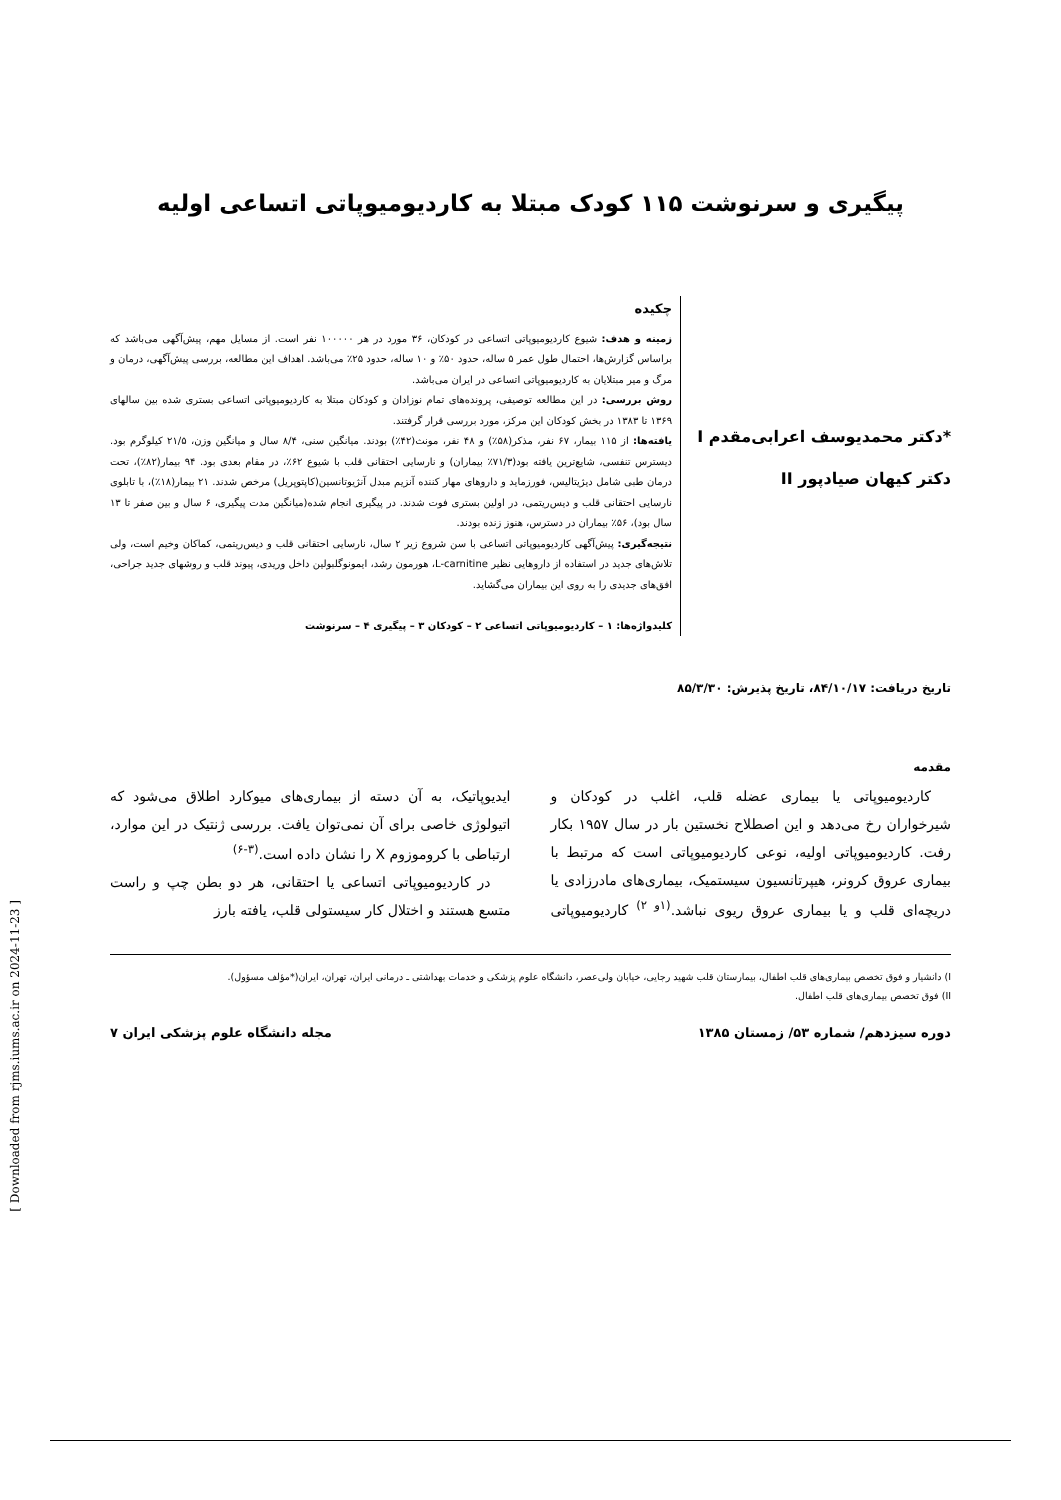پیگیری و سرنوشت ۱۱۵ کودک مبتلا به کاردیومیوپاتی اتساعی اولیه
*دکتر محمدیوسف اعرابی‌مقدم I
دکتر کیهان صیادپور II
چکیده
زمینه و هدف: شیوع کاردیومیوپاتی اتساعی در کودکان، ۳۶ مورد در هر ۱۰۰۰۰۰ نفر است. از مسایل مهم، پیش‌آگهی می‌باشد که براساس گزارش‌ها، احتمال طول عمر ۵ ساله، حدود ۵۰٪ و ۱۰ ساله، حدود ۲۵٪ می‌باشد. اهداف این مطالعه، بررسی پیش‌آگهی، درمان و مرگ و میر مبتلایان به کاردیومیوپاتی اتساعی در ایران می‌باشد.
روش بررسی: در این مطالعه توصیفی، پرونده‌های تمام نوزادان و کودکان مبتلا به کاردیومیوپاتی اتساعی بستری شده بین سالهای ۱۳۶۹ تا ۱۳۸۳ در بخش کودکان این مرکز، مورد بررسی قرار گرفتند.
یافته‌ها: از ۱۱۵ بیمار، ۶۷ نفر، مذکر(۵۸٪) و ۴۸ نفر، مونث(۴۲٪) بودند. میانگین سنی، ۸/۴ سال و میانگین وزن، ۲۱/۵ کیلوگرم بود. دیسترس تنفسی، شایع‌ترین یافته بود(۷۱/۳٪ بیماران) و نارسایی احتقانی قلب با شیوع ۶۲٪، در مقام بعدی بود. ۹۴ بیمار(۸۲٪)، تحت درمان طبی شامل دیژیتالیس، فورزماید و داروهای مهار کننده آنزیم مبدل آنژیوتانسین(کاپتوپریل) مرخص شدند. ۲۱ بیمار(۱۸٪)، با تابلوی نارسایی احتقانی قلب و دیس‌ریتمی، در اولین بستری فوت شدند. در پیگیری انجام شده(میانگین مدت پیگیری، ۶ سال و بین صفر تا ۱۳ سال بود)، ۵۶٪ بیماران در دسترس، هنوز زنده بودند.
نتیجه‌گیری: پیش‌آگهی کاردیومیوپاتی اتساعی با سن شروع زیر ۲ سال، نارسایی احتقانی قلب و دیس‌ریتمی، کماکان وخیم است، ولی تلاش‌های جدید در استفاده از داروهایی نظیر L-carnitine، هورمون رشد، ایمونوگلبولین داخل وریدی، پیوند قلب و روشهای جدید جراحی، افق‌های جدیدی را به روی این بیماران می‌گشاید.
کلیدواژه‌ها: ۱ – کاردیومیوپاتی اتساعی ۲ – کودکان ۳ – پیگیری ۴ – سرنوشت
تاریخ دریافت: ۸۴/۱۰/۱۷، تاریخ پذیرش: ۸۵/۳/۳۰
مقدمه
کاردیومیوپاتی یا بیماری عضله قلب، اغلب در کودکان و شیرخواران رخ می‌دهد و این اصطلاح نخستین بار در سال ۱۹۵۷ بکار رفت. کاردیومیوپاتی اولیه، نوعی کاردیومیوپاتی است که مرتبط با بیماری عروق کرونر، هیپرتانسیون سیستمیک، بیماری‌های مادرزادی یا دریچه‌ای قلب و یا بیماری عروق ریوی نباشد.<sup>(۱و ۲)</sup> کاردیومیوپاتی ایدیوپاتیک، به آن دسته از بیماری‌های میوکارد اطلاق می‌شود که اتیولوژی خاصی برای آن نمی‌توان یافت. بررسی ژنتیک در این موارد، ارتباطی با کروموزوم X را نشان داده است.<sup>(۳-۶)</sup>
در کاردیومیوپاتی اتساعی یا احتقانی، هر دو بطن چپ و راست متسع هستند و اختلال کار سیستولی قلب، یافته بارز
I) دانشیار و فوق تخصص بیماری‌های قلب اطفال، بیمارستان قلب شهید رجایی، خیابان ولی‌عصر، دانشگاه علوم پزشکی و خدمات بهداشتی ـ درمانی ایران، تهران، ایران(*مؤلف مسؤول).
II) فوق تخصص بیماری‌های قلب اطفال.
دوره سیزدهم/ شماره ۵۳/ زمستان ۱۳۸۵ مجله دانشگاه علوم پزشکی ایران ۷
[ Downloaded from rjms.iums.ac.ir on 2024-11-23 ]